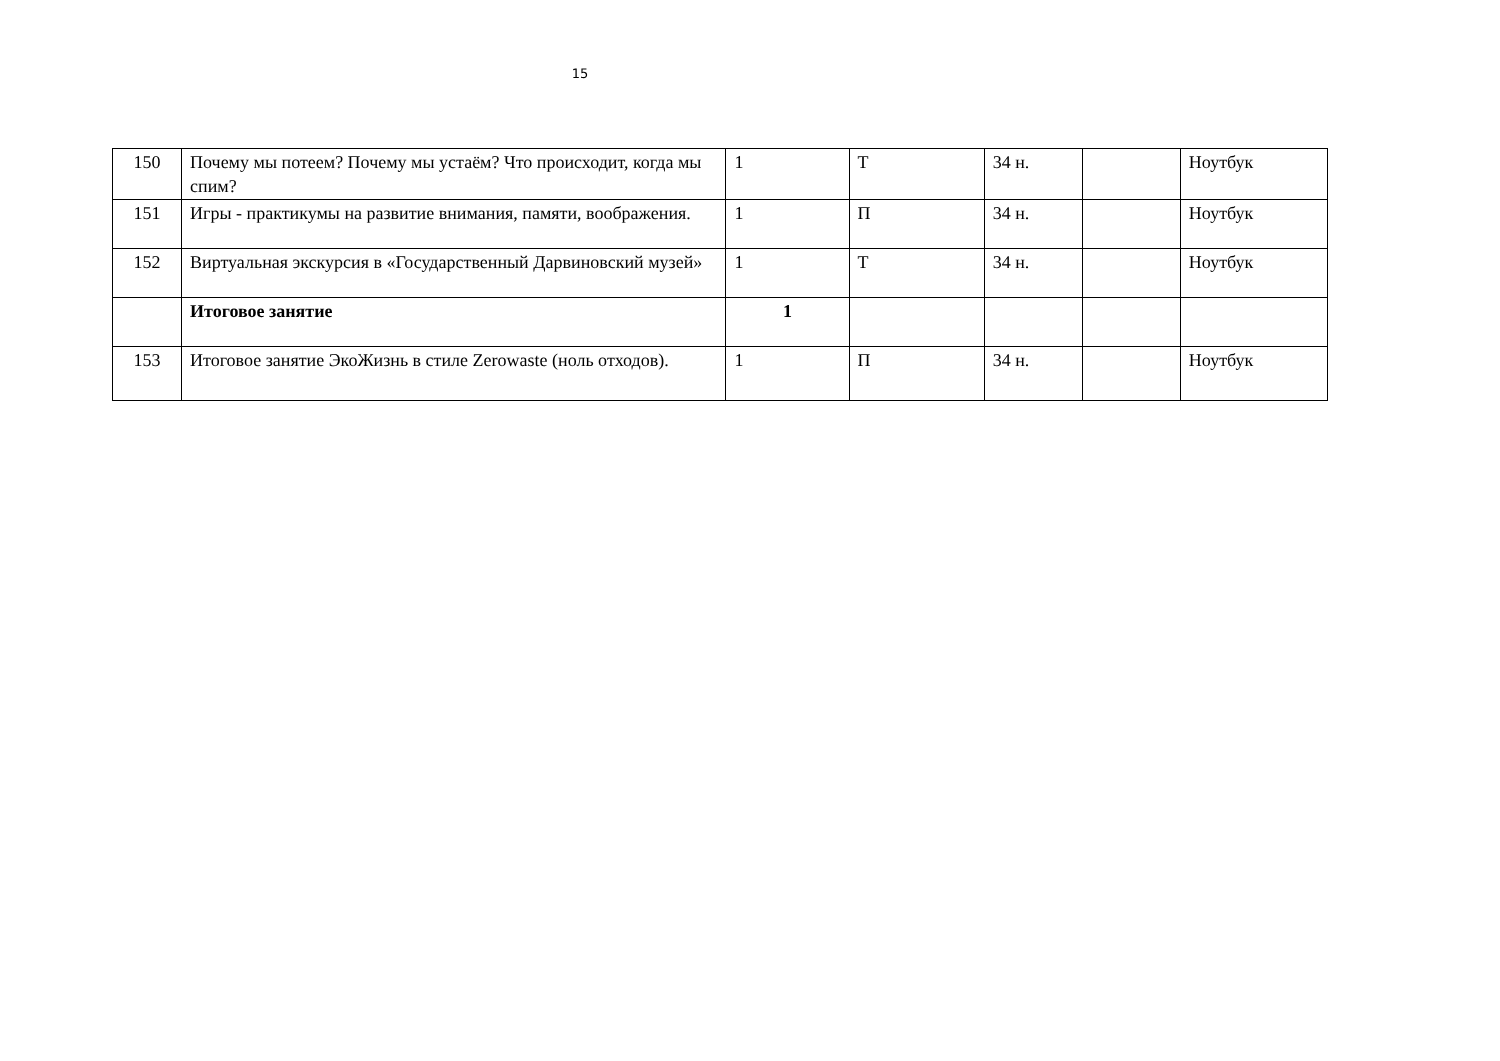15
| 150 | Почему мы потеем? Почему мы устаём? Что происходит, когда мы спим? | 1 | Т | 34 н. | | Ноутбук |
| 151 | Игры - практикумы на развитие внимания, памяти, воображения. | 1 | П | 34 н. | | Ноутбук |
| 152 | Виртуальная экскурсия в «Государственный Дарвиновский музей» | 1 | Т | 34 н. | | Ноутбук |
| | Итоговое занятие | 1 | | | | |
| 153 | Итоговое занятие ЭкоЖизнь в стиле Zerowaste (ноль отходов). | 1 | П | 34 н. | | Ноутбук |